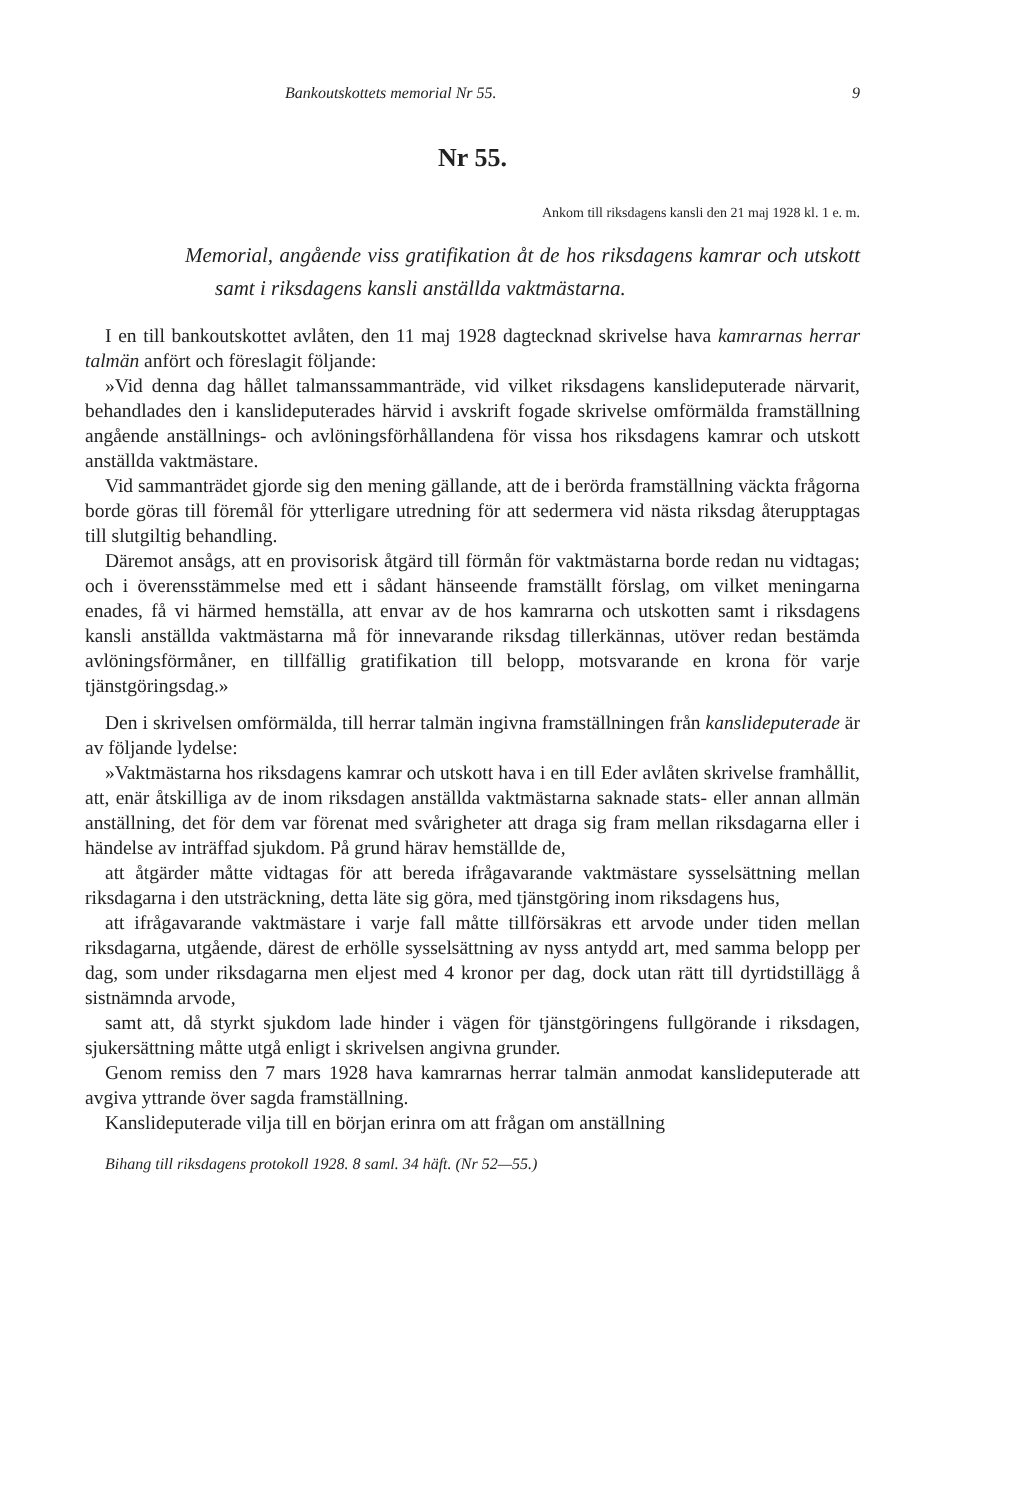Bankoutskottets memorial Nr 55. 9
Nr 55.
Ankom till riksdagens kansli den 21 maj 1928 kl. 1 e. m.
Memorial, angående viss gratifikation åt de hos riksdagens kamrar och utskott samt i riksdagens kansli anställda vaktmästarna.
I en till bankoutskottet avlåten, den 11 maj 1928 dagtecknad skrivelse hava kamrarnas herrar talmän anfört och föreslagit följande:
»Vid denna dag hållet talmanssammanträde, vid vilket riksdagens kanslideputerade närvarit, behandlades den i kanslideputerades härvid i avskrift fogade skrivelse omförmälda framställning angående anställnings- och avlöningsförhållandena för vissa hos riksdagens kamrar och utskott anställda vaktmästare.
Vid sammanträdet gjorde sig den mening gällande, att de i berörda framställning väckta frågorna borde göras till föremål för ytterligare utredning för att sedermera vid nästa riksdag återupptagas till slutgiltig behandling.
Däremot ansågs, att en provisorisk åtgärd till förmån för vaktmästarna borde redan nu vidtagas; och i överensstämmelse med ett i sådant hänseende framställt förslag, om vilket meningarna enades, få vi härmed hemställa, att envar av de hos kamrarna och utskotten samt i riksdagens kansli anställda vaktmästarna må för innevarande riksdag tillerkännas, utöver redan bestämda avlöningsförmåner, en tillfällig gratifikation till belopp, motsvarande en krona för varje tjänstgöringsdag.»
Den i skrivelsen omförmälda, till herrar talmän ingivna framställningen från kanslideputerade är av följande lydelse:
»Vaktmästarna hos riksdagens kamrar och utskott hava i en till Eder avlåten skrivelse framhållit, att, enär åtskilliga av de inom riksdagen anställda vaktmästarna saknade stats- eller annan allmän anställning, det för dem var förenat med svårigheter att draga sig fram mellan riksdagarna eller i händelse av inträffad sjukdom. På grund härav hemställde de,
att åtgärder måtte vidtagas för att bereda ifrågavarande vaktmästare sysselsättning mellan riksdagarna i den utsträckning, detta läte sig göra, med tjänstgöring inom riksdagens hus,
att ifrågavarande vaktmästare i varje fall måtte tillförsäkras ett arvode under tiden mellan riksdagarna, utgående, därest de erhölle sysselsättning av nyss antydd art, med samma belopp per dag, som under riksdagarna men eljest med 4 kronor per dag, dock utan rätt till dyrtidstillägg å sistnämnda arvode,
samt att, då styrkt sjukdom lade hinder i vägen för tjänstgöringens fullgörande i riksdagen, sjukersättning måtte utgå enligt i skrivelsen angivna grunder.
Genom remiss den 7 mars 1928 hava kamrarnas herrar talmän anmodat kanslideputerade att avgiva yttrande över sagda framställning.
Kanslideputerade vilja till en början erinra om att frågan om anställning
Bihang till riksdagens protokoll 1928. 8 saml. 34 häft. (Nr 52—55.)